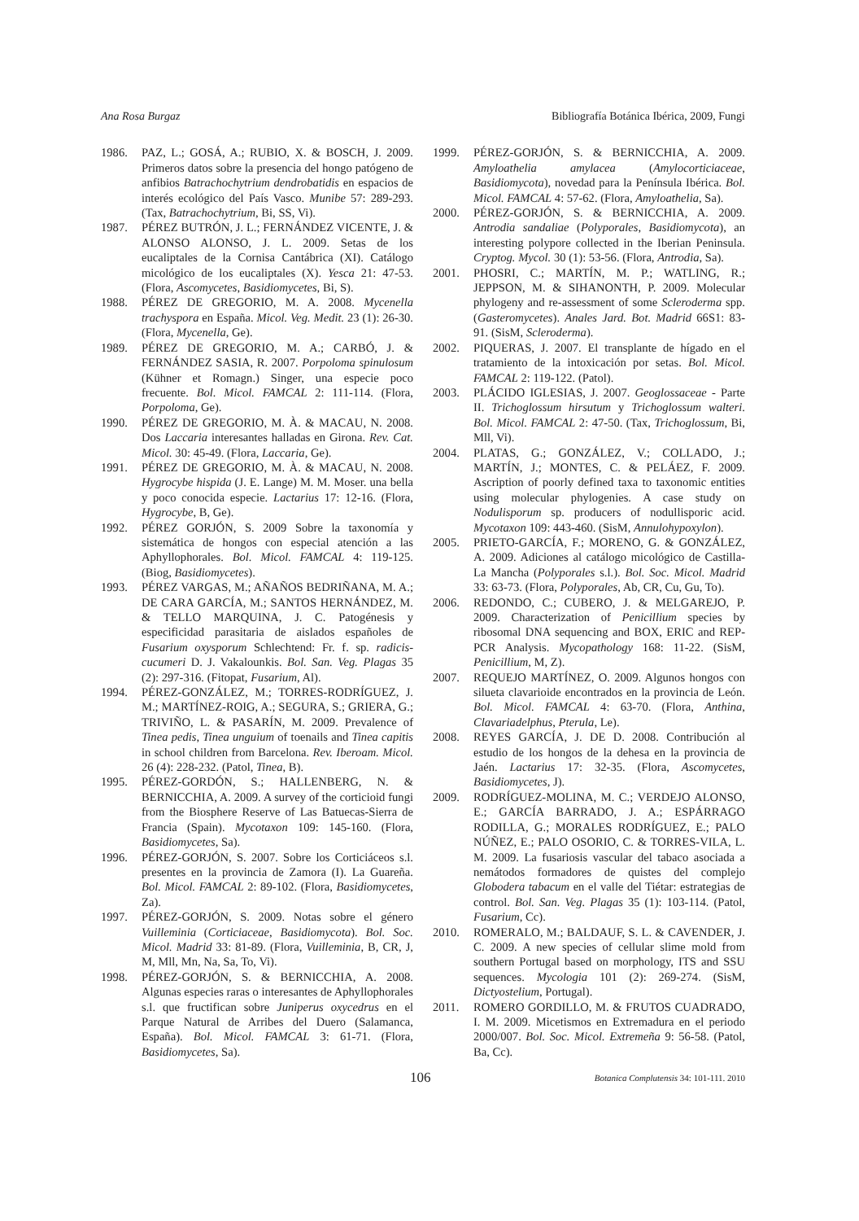Ana Rosa Burgaz Bibliografía Botánica Ibérica, 2009, Fungi
1986. PAZ, L.; GOSÁ, A.; RUBIO, X. & BOSCH, J. 2009. Primeros datos sobre la presencia del hongo patógeno de anfibios Batrachochytrium dendrobatidis en espacios de interés ecológico del País Vasco. Munibe 57: 289-293. (Tax, Batrachochytrium, Bi, SS, Vi).
1987. PÉREZ BUTRÓN, J. L.; FERNÁNDEZ VICENTE, J. & ALONSO ALONSO, J. L. 2009. Setas de los eucaliptales de la Cornisa Cantábrica (XI). Catálogo micológico de los eucaliptales (X). Yesca 21: 47-53. (Flora, Ascomycetes, Basidiomycetes, Bi, S).
1988. PÉREZ DE GREGORIO, M. A. 2008. Mycenella trachyspora en España. Micol. Veg. Medit. 23 (1): 26-30. (Flora, Mycenella, Ge).
1989. PÉREZ DE GREGORIO, M. A.; CARBÓ, J. & FERNÁNDEZ SASIA, R. 2007. Porpoloma spinulosum (Kühner et Romagn.) Singer, una especie poco frecuente. Bol. Micol. FAMCAL 2: 111-114. (Flora, Porpoloma, Ge).
1990. PÉREZ DE GREGORIO, M. À. & MACAU, N. 2008. Dos Laccaria interesantes halladas en Girona. Rev. Cat. Micol. 30: 45-49. (Flora, Laccaria, Ge).
1991. PÉREZ DE GREGORIO, M. À. & MACAU, N. 2008. Hygrocybe hispida (J. E. Lange) M. M. Moser. una bella y poco conocida especie. Lactarius 17: 12-16. (Flora, Hygrocybe, B, Ge).
1992. PÉREZ GORJÓN, S. 2009 Sobre la taxonomía y sistemática de hongos con especial atención a las Aphyllophorales. Bol. Micol. FAMCAL 4: 119-125. (Biog, Basidiomycetes).
1993. PÉREZ VARGAS, M.; AÑAÑOS BEDRIÑANA, M. A.; DE CARA GARCÍA, M.; SANTOS HERNÁNDEZ, M. & TELLO MARQUINA, J. C. Patogénesis y especificidad parasitaria de aislados españoles de Fusarium oxysporum Schlechtend: Fr. f. sp. radicis-cucumeri D. J. Vakalounkis. Bol. San. Veg. Plagas 35 (2): 297-316. (Fitopat, Fusarium, Al).
1994. PÉREZ-GONZÁLEZ, M.; TORRES-RODRÍGUEZ, J. M.; MARTÍNEZ-ROIG, A.; SEGURA, S.; GRIERA, G.; TRIVIÑO, L. & PASARÍN, M. 2009. Prevalence of Tinea pedis, Tinea unguium of toenails and Tinea capitis in school children from Barcelona. Rev. Iberoam. Micol. 26 (4): 228-232. (Patol, Tinea, B).
1995. PÉREZ-GORDÓN, S.; HALLENBERG, N. & BERNICCHIA, A. 2009. A survey of the corticioid fungi from the Biosphere Reserve of Las Batuecas-Sierra de Francia (Spain). Mycotaxon 109: 145-160. (Flora, Basidiomycetes, Sa).
1996. PÉREZ-GORJÓN, S. 2007. Sobre los Corticiáceos s.l. presentes en la provincia de Zamora (I). La Guareña. Bol. Micol. FAMCAL 2: 89-102. (Flora, Basidiomycetes, Za).
1997. PÉREZ-GORJÓN, S. 2009. Notas sobre el género Vuilleminia (Corticiaceae, Basidiomycota). Bol. Soc. Micol. Madrid 33: 81-89. (Flora, Vuilleminia, B, CR, J, M, Mll, Mn, Na, Sa, To, Vi).
1998. PÉREZ-GORJÓN, S. & BERNICCHIA, A. 2008. Algunas especies raras o interesantes de Aphyllophorales s.l. que fructifican sobre Juniperus oxycedrus en el Parque Natural de Arribes del Duero (Salamanca, España). Bol. Micol. FAMCAL 3: 61-71. (Flora, Basidiomycetes, Sa).
1999. PÉREZ-GORJÓN, S. & BERNICCHIA, A. 2009. Amyloathelia amylacea (Amylocorticiaceae, Basidiomycota), novedad para la Península Ibérica. Bol. Micol. FAMCAL 4: 57-62. (Flora, Amyloathelia, Sa).
2000. PÉREZ-GORJÓN, S. & BERNICCHIA, A. 2009. Antrodia sandaliae (Polyporales, Basidiomycota), an interesting polypore collected in the Iberian Peninsula. Cryptog. Mycol. 30 (1): 53-56. (Flora, Antrodia, Sa).
2001. PHOSRI, C.; MARTÍN, M. P.; WATLING, R.; JEPPSON, M. & SIHANONTH, P. 2009. Molecular phylogeny and re-assessment of some Scleroderma spp. (Gasteromycetes). Anales Jard. Bot. Madrid 66S1: 83-91. (SisM, Scleroderma).
2002. PIQUERAS, J. 2007. El transplante de hígado en el tratamiento de la intoxicación por setas. Bol. Micol. FAMCAL 2: 119-122. (Patol).
2003. PLÁCIDO IGLESIAS, J. 2007. Geoglossaceae - Parte II. Trichoglossum hirsutum y Trichoglossum walteri. Bol. Micol. FAMCAL 2: 47-50. (Tax, Trichoglossum, Bi, Mll, Vi).
2004. PLATAS, G.; GONZÁLEZ, V.; COLLADO, J.; MARTÍN, J.; MONTES, C. & PELÁEZ, F. 2009. Ascription of poorly defined taxa to taxonomic entities using molecular phylogenies. A case study on Nodulisporum sp. producers of nodullisporic acid. Mycotaxon 109: 443-460. (SisM, Annulohypoxylon).
2005. PRIETO-GARCÍA, F.; MORENO, G. & GONZÁLEZ, A. 2009. Adiciones al catálogo micológico de Castilla-La Mancha (Polyporales s.l.). Bol. Soc. Micol. Madrid 33: 63-73. (Flora, Polyporales, Ab, CR, Cu, Gu, To).
2006. REDONDO, C.; CUBERO, J. & MELGAREJO, P. 2009. Characterization of Penicillium species by ribosomal DNA sequencing and BOX, ERIC and REP-PCR Analysis. Mycopathology 168: 11-22. (SisM, Penicillium, M, Z).
2007. REQUEJO MARTÍNEZ, O. 2009. Algunos hongos con silueta clavarioide encontrados en la provincia de León. Bol. Micol. FAMCAL 4: 63-70. (Flora, Anthina, Clavariadelphus, Pterula, Le).
2008. REYES GARCÍA, J. DE D. 2008. Contribución al estudio de los hongos de la dehesa en la provincia de Jaén. Lactarius 17: 32-35. (Flora, Ascomycetes, Basidiomycetes, J).
2009. RODRÍGUEZ-MOLINA, M. C.; VERDEJO ALONSO, E.; GARCÍA BARRADO, J. A.; ESPÁRRAGO RODILLA, G.; MORALES RODRÍGUEZ, E.; PALO NÚÑEZ, E.; PALO OSORIO, C. & TORRES-VILA, L. M. 2009. La fusariosis vascular del tabaco asociada a nemátodos formadores de quistes del complejo Globodera tabacum en el valle del Tiétar: estrategias de control. Bol. San. Veg. Plagas 35 (1): 103-114. (Patol, Fusarium, Cc).
2010. ROMERALO, M.; BALDAUF, S. L. & CAVENDER, J. C. 2009. A new species of cellular slime mold from southern Portugal based on morphology, ITS and SSU sequences. Mycologia 101 (2): 269-274. (SisM, Dictyostelium, Portugal).
2011. ROMERO GORDILLO, M. & FRUTOS CUADRADO, I. M. 2009. Micetismos en Extremadura en el periodo 2000/007. Bol. Soc. Micol. Extremeña 9: 56-58. (Patol, Ba, Cc).
106 Botanica Complutensis 34: 101-111. 2010